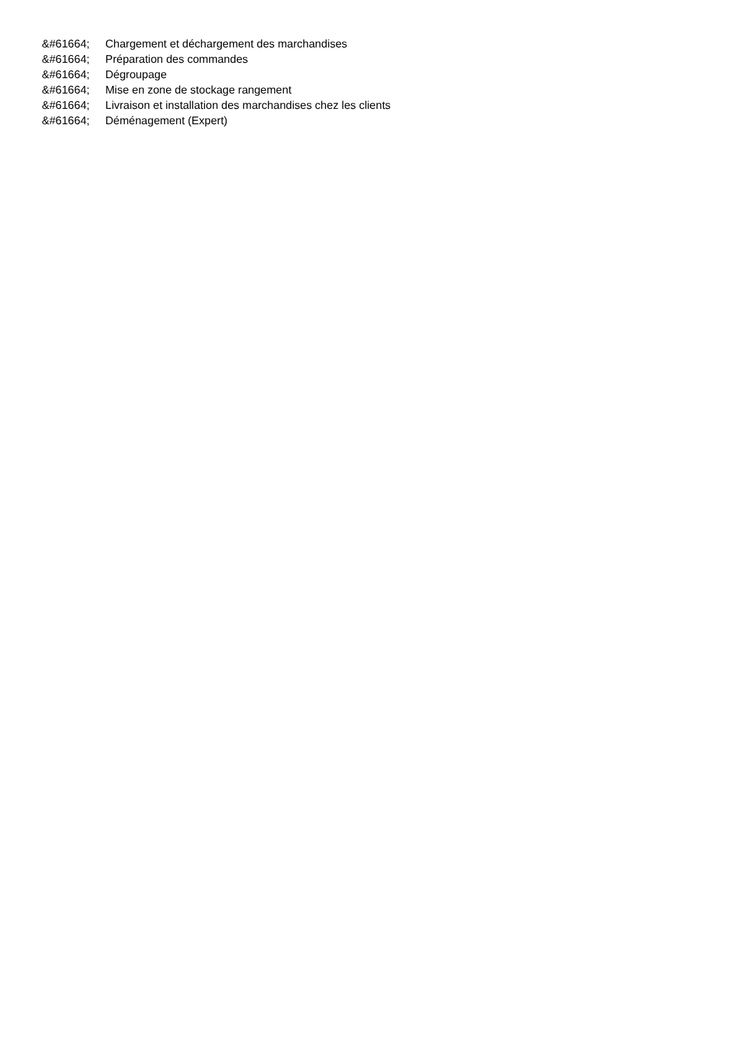&#61664; Chargement et déchargement des marchandises
&#61664; Préparation des commandes
&#61664; Dégroupage
&#61664; Mise en zone de stockage rangement
&#61664; Livraison et installation des marchandises chez les clients
&#61664; Déménagement (Expert)